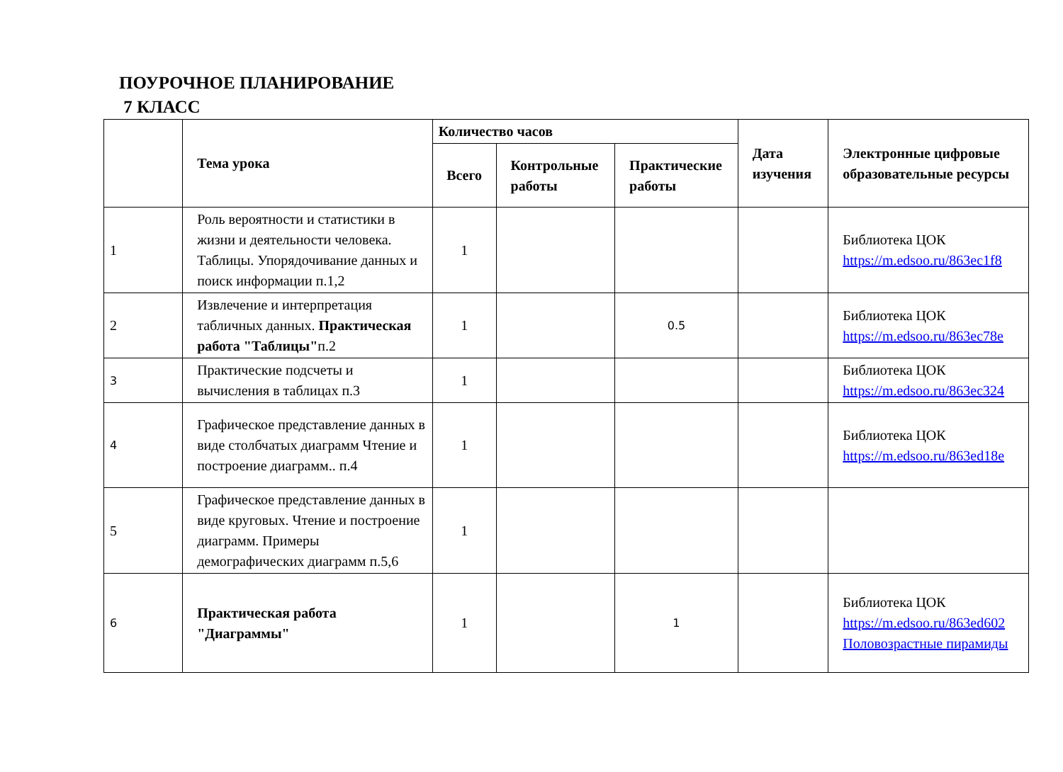ПОУРОЧНОЕ ПЛАНИРОВАНИЕ
7 КЛАСС
| | Тема урока | Количество часов | | | Дата изучения | Электронные цифровые образовательные ресурсы |
| --- | --- | --- | --- | --- | --- | --- |
| | | Всего | Контрольные работы | Практические работы | | |
| 1 | Роль вероятности и статистики в жизни и деятельности человека. Таблицы. Упорядочивание данных и поиск информации п.1,2 | 1 | | | | Библиотека ЦОК https://m.edsoo.ru/863ec1f8 |
| 2 | Извлечение и интерпретация табличных данных. Практическая работа "Таблицы" п.2 | 1 | | 0.5 | | Библиотека ЦОК https://m.edsoo.ru/863ec78e |
| 3 | Практические подсчеты и вычисления в таблицах п.3 | 1 | | | | Библиотека ЦОК https://m.edsoo.ru/863ec324 |
| 4 | Графическое представление данных в виде столбчатых диаграмм Чтение и построение диаграмм.. п.4 | 1 | | | | Библиотека ЦОК https://m.edsoo.ru/863ed18e |
| 5 | Графическое представление данных в виде круговых. Чтение и построение диаграмм. Примеры демографических диаграмм п.5,6 | 1 | | | | |
| 6 | Практическая работа "Диаграммы" | 1 | | 1 | | Библиотека ЦОК https://m.edsoo.ru/863ed602 Половозрастные пирамиды |